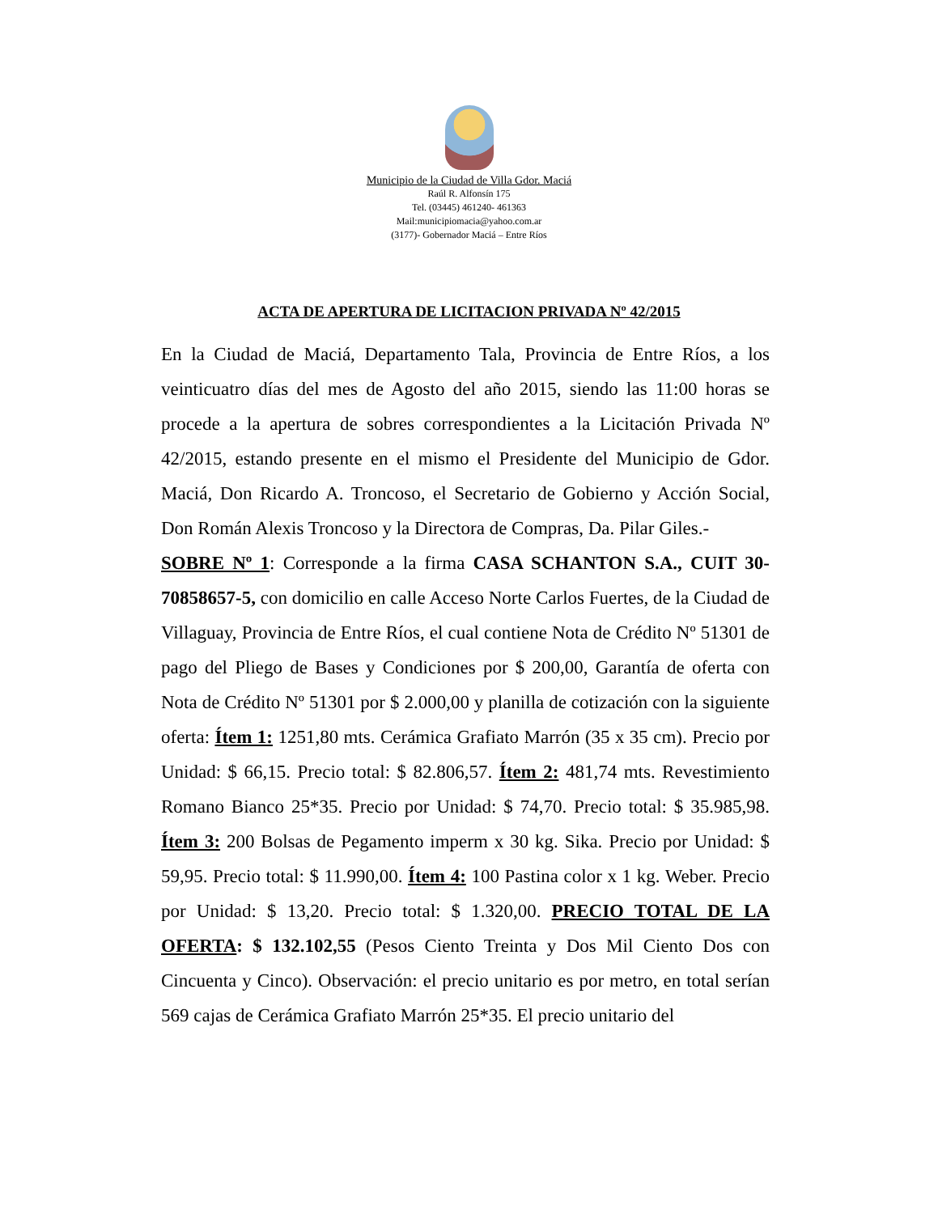Municipio de la Ciudad de Villa Gdor. Maciá
Raúl R. Alfonsín 175
Tel. (03445) 461240- 461363
Mail:municipiomacia@yahoo.com.ar
(3177)- Gobernador Maciá – Entre Ríos
ACTA DE APERTURA DE LICITACION PRIVADA Nº 42/2015
En la Ciudad de Maciá, Departamento Tala, Provincia de Entre Ríos, a los veinticuatro días del mes de Agosto del año 2015, siendo las 11:00 horas se procede a la apertura de sobres correspondientes a la Licitación Privada Nº 42/2015, estando presente en el mismo el Presidente del Municipio de Gdor. Maciá, Don Ricardo A. Troncoso, el Secretario de Gobierno y Acción Social, Don Román Alexis Troncoso y la Directora de Compras, Da. Pilar Giles.-
SOBRE Nº 1: Corresponde a la firma CASA SCHANTON S.A., CUIT 30-70858657-5, con domicilio en calle Acceso Norte Carlos Fuertes, de la Ciudad de Villaguay, Provincia de Entre Ríos, el cual contiene Nota de Crédito Nº 51301 de pago del Pliego de Bases y Condiciones por $ 200,00, Garantía de oferta con Nota de Crédito Nº 51301 por $ 2.000,00 y planilla de cotización con la siguiente oferta: Ítem 1: 1251,80 mts. Cerámica Grafiato Marrón (35 x 35 cm). Precio por Unidad: $ 66,15. Precio total: $ 82.806,57. Ítem 2: 481,74 mts. Revestimiento Romano Bianco 25*35. Precio por Unidad: $ 74,70. Precio total: $ 35.985,98. Ítem 3: 200 Bolsas de Pegamento imperm x 30 kg. Sika. Precio por Unidad: $ 59,95. Precio total: $ 11.990,00. Ítem 4: 100 Pastina color x 1 kg. Weber. Precio por Unidad: $ 13,20. Precio total: $ 1.320,00. PRECIO TOTAL DE LA OFERTA: $ 132.102,55 (Pesos Ciento Treinta y Dos Mil Ciento Dos con Cincuenta y Cinco). Observación: el precio unitario es por metro, en total serían 569 cajas de Cerámica Grafiato Marrón 25*35. El precio unitario del